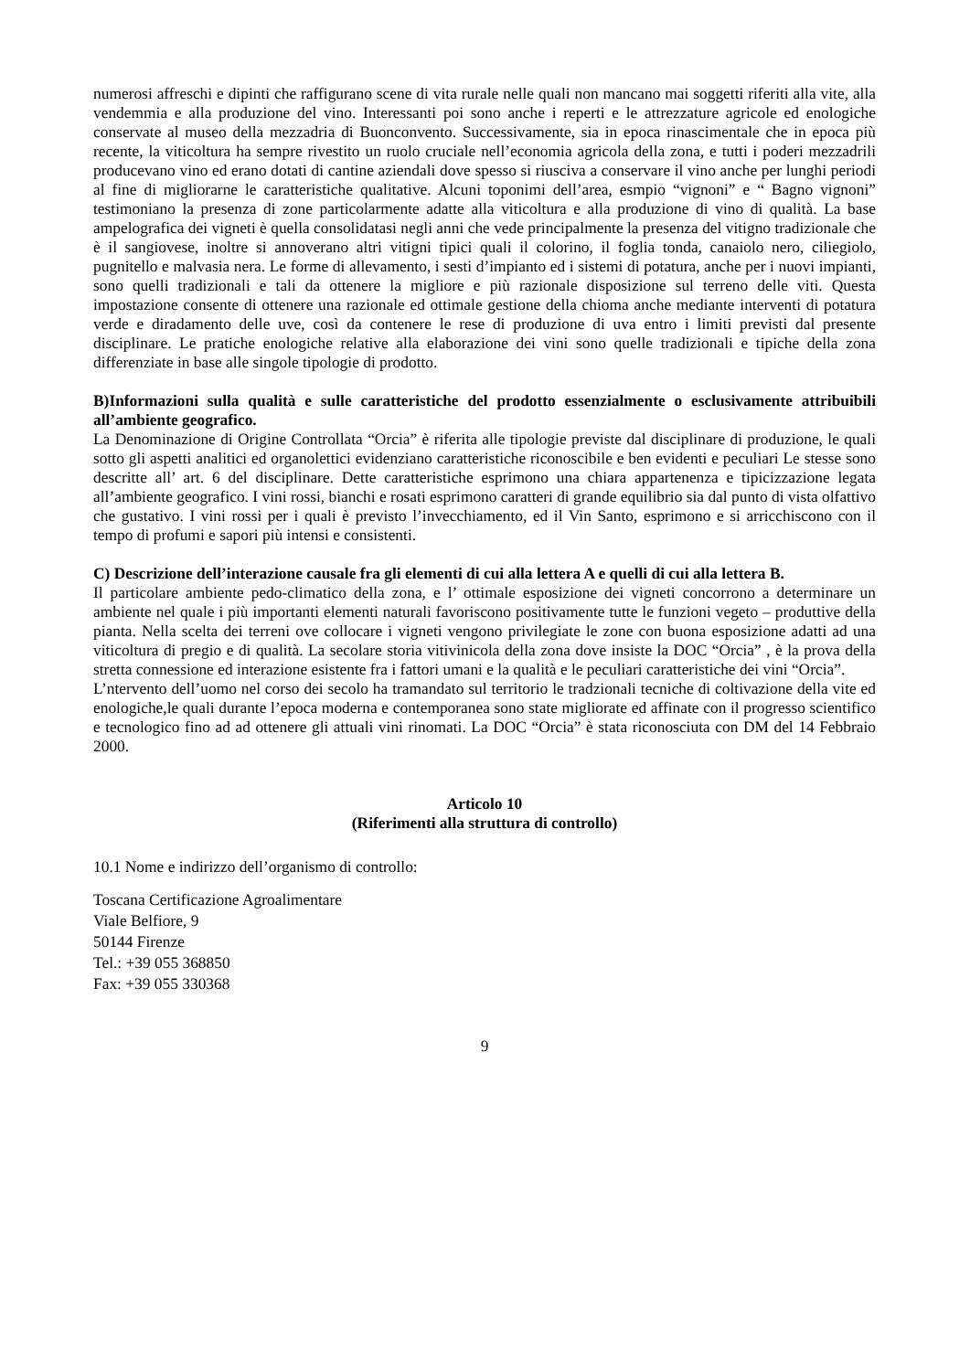numerosi affreschi e dipinti che raffigurano scene di vita rurale nelle quali non mancano mai soggetti riferiti alla vite, alla vendemmia e alla produzione del vino. Interessanti poi sono anche i reperti e le attrezzature agricole ed enologiche conservate al museo della mezzadria di Buonconvento. Successivamente, sia in epoca rinascimentale che in epoca più recente, la viticoltura ha sempre rivestito un ruolo cruciale nell’economia agricola della zona, e tutti i poderi mezzadrili producevano vino ed erano dotati di cantine aziendali dove spesso si riusciva a conservare il vino anche per lunghi periodi al fine di migliorarne le caratteristiche qualitative. Alcuni toponimi dell’area, esmpio “vignoni” e “ Bagno vignoni” testimoniano la presenza di zone particolarmente adatte alla viticoltura e alla produzione di vino di qualità. La base ampelografica dei vigneti è quella consolidatasi negli anni che vede principalmente la presenza del vitigno tradizionale che è il sangiovese, inoltre si annoverano altri vitigni tipici quali il colorino, il foglia tonda, canaiolo nero, ciliegiolo, pugnitello e malvasia nera. Le forme di allevamento, i sesti d’impianto ed i sistemi di potatura, anche per i nuovi impianti, sono quelli tradizionali e tali da ottenere la migliore e più razionale disposizione sul terreno delle viti. Questa impostazione consente di ottenere una razionale ed ottimale gestione della chioma anche mediante interventi di potatura verde e diradamento delle uve, così da contenere le rese di produzione di uva entro i limiti previsti dal presente disciplinare. Le pratiche enologiche relative alla elaborazione dei vini sono quelle tradizionali e tipiche della zona differenziate in base alle singole tipologie di prodotto.
B)Informazioni sulla qualità e sulle caratteristiche del prodotto essenzialmente o esclusivamente attribuibili all’ambiente geografico.
La Denominazione di Origine Controllata “Orcia” è riferita alle tipologie previste dal disciplinare di produzione, le quali sotto gli aspetti analitici ed organolettici evidenziano caratteristiche riconoscibile e ben evidenti e peculiari Le stesse sono descritte all’ art. 6 del disciplinare. Dette caratteristiche esprimono una chiara appartenenza e tipicizzazione legata all’ambiente geografico. I vini rossi, bianchi e rosati esprimono caratteri di grande equilibrio sia dal punto di vista olfattivo che gustativo. I vini rossi per i quali è previsto l’invecchiamento, ed il Vin Santo, esprimono e si arricchiscono con il tempo di profumi e sapori più intensi e consistenti.
C) Descrizione dell’interazione causale fra gli elementi di cui alla lettera A e quelli di cui alla lettera B.
Il particolare ambiente pedo-climatico della zona, e l’ ottimale esposizione dei vigneti concorrono a determinare un ambiente nel quale i più importanti elementi naturali favoriscono positivamente tutte le funzioni vegeto – produttive della pianta. Nella scelta dei terreni ove collocare i vigneti vengono privilegiate le zone con buona esposizione adatti ad una viticoltura di pregio e di qualità. La secolare storia vitivinicola della zona dove insiste la DOC “Orcia” , è la prova della stretta connessione ed interazione esistente fra i fattori umani e la qualità e le peculiari caratteristiche dei vini “Orcia”.
L’ntervento dell’uomo nel corso dei secolo ha tramandato sul territorio le tradzionali tecniche di coltivazione della vite ed enologiche,le quali durante l’epoca moderna e contemporanea sono state migliorate ed affinate con il progresso scientifico e tecnologico fino ad ad ottenere gli attuali vini rinomati. La DOC “Orcia” è stata riconosciuta con DM del 14 Febbraio 2000.
Articolo 10
(Riferimenti alla struttura di controllo)
10.1 Nome e indirizzo dell’organismo di controllo:
Toscana Certificazione Agroalimentare
Viale Belfiore, 9
50144 Firenze
Tel.: +39 055 368850
Fax: +39 055 330368
9